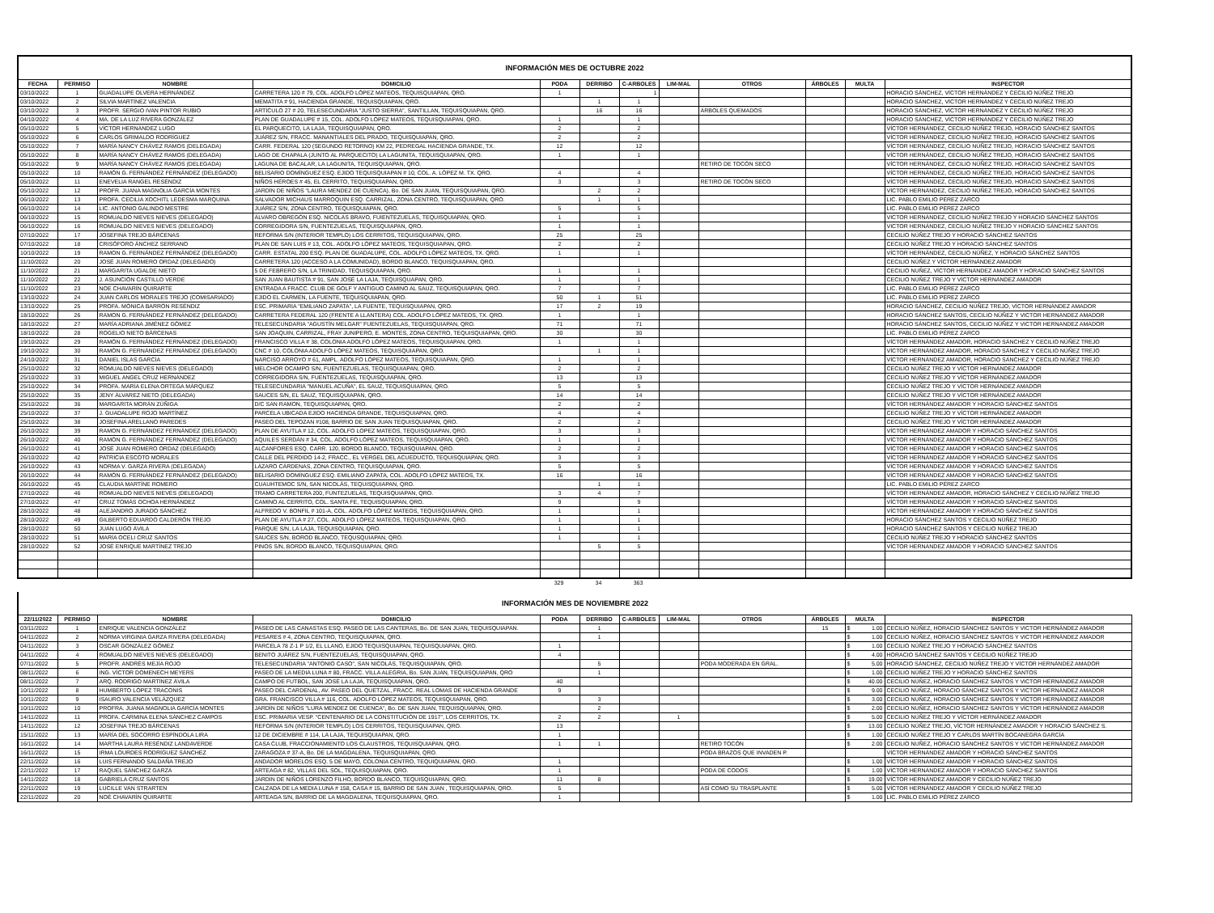| INFORMACIÓN MES DE OCTUBRE 2022 | | | | | | | | | | | |
| FECHA | PERMISO | NOMBRE | DOMICILIO | PODA | DERRIBO | C-ARBOLES | LIM-MAL | OTROS | ÁRBOLES | MULTA | INSPECTOR |
| 03/10/2022 | 1 | GUADALUPE OLVERA HERNÁNDEZ | CARRETERA 120 # 79, COL. ADOLFO LÓPEZ MATEOS, TEQUISQUIAPAN, QRO. | 1 | | 1 | | | | | HORACIO SÁNCHEZ, VÍCTOR HERNÁNDEZ Y CECILIO NÚÑEZ TREJO |
| 03/10/2022 | 2 | SILVIA MARTÍNEZ VALENCIA | MEMATITA # 91, HACIENDA GRANDE, TEQUISQUIAPAN, QRO. | | 1 | 1 | | | | | HORACIO SÁNCHEZ, VÍCTOR HERNÁNDEZ Y CECILIO NÚÑEZ TREJO |
| 03/10/2022 | 3 | PROFR. SERGIO IVAN PINTOR RUBIO | ARTÍCULO 27 # 20, TELESECUNDARIA "JUSTO SIERRA", SANTILLAN, TEQUISQUIAPAN, QRO. | | 16 | 16 | | ÁRBOLES QUEMADOS | | | HORACIO SÁNCHEZ, VÍCTOR HERNÁNDEZ Y CECILIO NÚÑEZ TREJO |
| 04/10/2022 | 4 | MA. DE LA LUZ RIVERA GONZÁLEZ | PLAN DE GUADALUPE # 15, COL. ADOLFO LÓPEZ MATEOS, TEQUISQUIAPAN, QRO. | 1 | | 1 | | | | | HORACIO SÁNCHEZ, VÍCTOR HERNÁNDEZ Y CECILIO NÚÑEZ TREJO |
| 05/10/2022 | 5 | VÍCTOR HERNÁNDEZ LUGO | EL PARQUECITO, LA LAJA, TEQUISQUIAPAN, QRO. | 2 | | 2 | | | | | VÍCTOR HERNÁNDEZ, CECILIO NÚÑEZ TREJO, HORACIO SÁNCHEZ SANTOS |
| 05/10/2022 | 6 | CARLOS GRIMALDO RODRÍGUEZ | JUÁREZ S/N, FRACC. MANANTIALES DEL PRADO, TEQUISQUIAPAN, QRO. | 2 | | 2 | | | | | VÍCTOR HERNÁNDEZ, CECILIO NÚÑEZ TREJO, HORACIO SÁNCHEZ SANTOS |
| 05/10/2022 | 7 | MARÍA NANCY CHÁVEZ RAMOS (DELEGADA) | CARR. FEDERAL 120 (SEGUNDO RETORNO) KM 22, PEDREGAL HACIENDA GRANDE, TX. | 12 | | 12 | | | | | VÍCTOR HERNÁNDEZ, CECILIO NÚÑEZ TREJO, HORACIO SÁNCHEZ SANTOS |
| 05/10/2022 | 8 | MARÍA NANCY CHÁVEZ RAMOS (DELEGADA) | LAGO DE CHAPALA (JUNTO AL PARQUECITO) LA LAGUNITA, TEQUISQUIAPAN, QRO. | 1 | | 1 | | | | | VÍCTOR HERNÁNDEZ, CECILIO NÚÑEZ TREJO, HORACIO SÁNCHEZ SANTOS |
| 05/10/2022 | 9 | MARÍA NANCY CHÁVEZ RAMOS (DELEGADA) | LAGUNA DE BACALAR, LA LAGUNITA, TEQUISQUIAPAN, QRO. | | | | | RETIRO DE TOCÓN SECO | | | VÍCTOR HERNÁNDEZ, CECILIO NÚÑEZ TREJO, HORACIO SÁNCHEZ SANTOS |
| 05/10/2022 | 10 | RAMÓN G. FERNÁNDEZ FERNÁNDEZ (DELEGADO) | BELISARIO DOMÍNGUEZ ESQ. EJIDO TEQUISQUIAPAN # 10, COL. A. LÓPEZ M. TX. QRO. | 4 | | 4 | | | | | VÍCTOR HERNÁNDEZ, CECILIO NÚÑEZ TREJO, HORACIO SÁNCHEZ SANTOS |
| 05/10/2022 | 11 | ENEVELIA RANGEL RESÉNDIZ | NIÑOS HÉROES # 45, EL CERRITO, TEQUISQUIAPAN, QRO. | 3 | | 3 | | RETIRO DE TOCÓN SECO | | | VÍCTOR HERNÁNDEZ, CECILIO NÚÑEZ TREJO, HORACIO SÁNCHEZ SANTOS |
| 05/10/2022 | 12 | PROFR. JUANA MAGNOLIA GARCÍA MONTES | JARDÍN DE NIÑOS "LAURA MENDEZ DE CUENCA), Bo. DE SAN JUAN, TEQUISQUIAPAN, QRO. | | 2 | 2 | | | | | VÍCTOR HERNÁNDEZ, CECILIO NÚÑEZ TREJO, HORACIO SÁNCHEZ SANTOS |
| 06/10/2022 | 13 | PROFA. CECILIA XOCHITL LEDESMA MARQUINA | SALVADOR MICHAUS MARROQUIN ESQ. CARRIZAL, ZONA CENTRO, TEQUISQUIAPAN, QRO. | | 1 | 1 | | | | | LIC. PABLO EMILIO PÉREZ ZARCO |
| 06/10/2022 | 14 | LIC. ANTONIO GALINDO MESTRE | JUÁREZ S/N, ZONA CENTRO, TEQUISQUIAPAN, QRO. | 5 | | 5 | | | | | LIC. PABLO EMILIO PÉREZ ZARCO |
| 06/10/2022 | 15 | ROMUALDO NIEVES NIEVES (DELEGADO) | ÁLVARO OBREGÓN ESQ. NICOLÁS BRAVO, FUIENTEZUELAS, TEQUISQUIAPAN, QRO. | 1 | | 1 | | | | | VICTOR HERNÁNDEZ, CECILIO NÚÑEZ TREJO Y HORACIO SÁNCHEZ SANTOS |
| 06/10/2022 | 16 | ROMUALDO NIEVES NIEVES (DELEGADO) | CORREGIDORA S/N, FUENTEZUELAS, TEQUISQUIAPAN, QRO. | 1 | | 1 | | | | | VICTOR HERNÁNDEZ, CECILIO NÚÑEZ TREJO Y HORACIO SÁNCHEZ SANTOS |
| 07/10/2022 | 17 | JOSEFINA TREJO BÁRCENAS | REFORMA S/N (INTERIOR TEMPLO) LOS CERRITOS, TEQUISQUIAPAN, QRO. | 25 | | 25 | | | | | CECILIO NÚÑEZ TREJO Y HORACIO SÁNCHEZ SANTOS |
| 07/10/2022 | 18 | CRISÓFORO ÁNCHEZ SERRANO | PLAN DE SAN LUIS # 13, COL. ADOLFO LÓPEZ MATEOS, TEQUISQUIAPAN, QRO. | 2 | | 2 | | | | | CECILIO NÚÑEZ TREJO Y HORACIO SÁNCHEZ SANTOS |
| 10/10/2022 | 19 | RAMON G. FERNÁNDEZ FERNÁNDEZ (DELEGADO) | CARR. ESTATAL 200 ESQ. PLAN DE GUADALUPE, COL. ADOLFO LÓPEZ MATEOS, TX. QRO. | 1 | | 1 | | | | | VÍCTOR HERNÁNDEZ, CECILIO NÚÑEZ, Y HORACIO SÁNCHEZ SANTOS |
| 11/10/2022 | 20 | JOSÉ JUAN ROMERO ORDAZ (DELEGADO) | CARRETERA 120 (ACCESO A LA COMUNIDAD), BORDO BLANCO, TEQUISQUIAPAN, QRO. | | | | | | | | CECILIO NÚÑEZ Y VÍCTOR HERNÁNDEZ AMADOR |
| 11/10/2022 | 21 | MARGARITA UGALDE NIETO | 5 DE FEBRERO S/N, LA TRINIDAD, TEQUISQUIAPAN, QRO. | 1 | | 1 | | | | | CECILIO NUÑEZ, VÍCTOR HERNÁNDEZ AMADOR Y HORACIO SÁNCHEZ SANTOS |
| 11/10/2022 | 22 | J. ASUNCIÓN CASTILLO VERDE | SAN JUAN BAUTISTA # 91, SAN JOSÉ LA LAJA, TEQUISQUAPAN, QRO. | 1 | | 1 | | | | | CECILIO NÚÑEZ TREJO Y VÍCTOR HERNÁNDEZ AMADOR |
| 11/10/2022 | 23 | NOE CHAVARÍN QUIRARTE | ENTRADA A FRACC. CLUB DE GOLF Y ANTIGUO CAMINO AL SAUZ, TEQUISQUIAPAN, QRO. | 7 | | 7 | | | | | LIC. PABLO EMILIO PÉREZ ZARCO |
| 13/10/2022 | 24 | JUAN CARLOS MORALES TREJO (COMISARIADO) | EJIDO EL CARMEN, LA FUENTE, TEQUISQUIAPAN, QRO. | 50 | 1 | 51 | | | | | LIC. PABLO EMILIO PÉREZ ZARCO |
| 13/10/2022 | 25 | PROFA. MÓNICA BARRÓN RESÉNDIZ | ESC. PRIMARIA "EMILIANO ZAPATA", LA FUENTE, TEQUISQUIAPAN, QRO. | 17 | 2 | 19 | | | | | HORACIO SÁNCHEZ, CECILIO NÚÑEZ TREJO, VÍCTOR HERNÁNDEZ AMADOR |
| 18/10/2022 | 26 | RAMON G. FERNÁNDEZ FERNÁNDEZ (DELEGADO) | CARRETERA FEDERAL 120 (FRENTE A LLANTERA) COL. ADOLFO LÓPEZ MATEOS, TX. QRO. | 1 | | 1 | | | | | HORACIO SÁNCHEZ SANTOS, CECILIO NÚÑEZ Y VICTOR HERNANDEZ AMADOR |
| 18/10/2022 | 27 | MARÍA ADRIANA JIMÉNEZ GÓMEZ | TELESECUNDARIA "AGUSTÍN MELGAR" FUENTEZUELAS, TEQUISQUIAPAN, QRO. | 71 | | 71 | | | | | HORACIO SÁNCHEZ SANTOS, CECILIO NÚÑEZ Y VICTOR HERNANDEZ AMADOR |
| 18/10/2022 | 28 | ROGELIO NIETO BÁRCENAS | SAN JOAQUIN, CARRIZAL, FRAY JUNIPERO, E. MONTES, ZONA CENTRO, TEQUISQUIAPAN, QRO. | 30 | | 30 | | | | | LIC. PABLO EMILIO PÉREZ ZARCO |
| 19/10/2022 | 29 | RAMÓN G. FERNÁNDEZ FERNÁNDEZ (DELEGADO) | FRANCISCO VILLA # 38, COLONIA ADOLFO LÓPEZ MATEOS, TEQUISQUIAPAN, QRO. | 1 | | 1 | | | | | VÍCTOR HERNÁNDEZ AMADOR, HORACIO SÁNCHEZ Y CECILIO NÚÑEZ TREJO |
| 19/10/2022 | 30 | RAMÓN G. FERNÁNDEZ FERNÁNDEZ (DELEGADO) | CNC # 10, COLONIA ADOLFO LÓPEZ MATEOS, TEQUISQUIAPAN, QRO. | | 1 | 1 | | | | | VÍCTOR HERNÁNDEZ AMADOR, HORACIO SÁNCHEZ Y CECILIO NÚÑEZ TREJO |
| 24/10/2022 | 31 | DANIEL ISLAS GARCÍA | NARCISO ARROYO # 61, AMPL. ADOLFO LÓPEZ MATEOS, TEQUISQUIAPAN, QRO. | 1 | | 1 | | | | | VÍCTOR HERNÁNDEZ AMADOR, HORACIO SÁNCHEZ Y CECILIO NÚÑEZ TREJO |
| 25/10/2022 | 32 | ROMUALDO NIEVES NIEVES (DELEGADO) | MELCHOR OCAMPO S/N, FUENTEZUELAS, TEQUISQUIAPAN, QRO. | 2 | | 2 | | | | | CECILIO NÚÑEZ TREJO Y VÍCTOR HERNÁNDEZ AMADOR |
| 25/10/2022 | 33 | MIGUEL ANGEL CRUZ HERNÁNDEZ | CORREGIDORA S/N, FUENTEZUELAS, TEQUISQUIAPAN, QRO. | 13 | | 13 | | | | | CECILIO NÚÑEZ TREJO Y VÍCTOR HERNÁNDEZ AMADOR |
| 25/10/2022 | 34 | PROFA. MARÍA ELENA ORTEGA MÁRQUEZ | TELESECUNDARIA "MANUEL ACUÑA", EL SAUZ, TEQUISQUIAPAN, QRO. | 5 | | 5 | | | | | CECILIO NÚÑEZ TREJO Y VÍCTOR HERNÁNDEZ AMADOR |
| 25/10/2022 | 35 | JENY ÁLVAREZ NIETO (DELEGADA) | SAUCES S/N, EL SAUZ, TEQUISQUIAPAN, QRO. | 14 | | 14 | | | | | CECILIO NÚÑEZ TREJO Y VÍCTOR HERNÁNDEZ AMADOR |
| 25/10/2022 | 36 | MARGARITA MORÁN ZÚÑIGA | D/C SAN RAMON, TEQUISQUIAPAN, QRO. | 2 | | 2 | | | | | VÍCTOR HERNÁNDEZ AMADOR Y HORACIO SÁNCHEZ SANTOS |
| 25/10/2022 | 37 | J. GUADALUPE ROJO MARTÍNEZ | PARCELA UBICADA EJIDO HACIENDA GRANDE, TEQUISQUIAPAN, QRO. | 4 | | 4 | | | | | CECILIO NÚÑEZ TREJO Y VÍCTOR HERNÁNDEZ AMADOR |
| 25/10/2022 | 38 | JOSEFINA ARELLANO PAREDES | PASEO DEL TEPOZAN #108, BARRIO DE SAN JUAN TEQUISQUIAPAN, QRO. | 2 | | 2 | | | | | CECILIO NÚÑEZ TREJO Y VÍCTOR HERNÁNDEZ AMADOR |
| 26/10/2022 | 39 | RAMON G. FERNÁNDEZ FERNÁNDEZ (DELEGADO) | PLAN DE AYUTLA # 12, COL. ADOLFO LOPEZ MATEOS, TEQUISQUIAPAN, QRO. | 3 | | 3 | | | | | VÍCTOR HERNÁNDEZ AMADOR Y HORACIO SÁNCHEZ SANTOS |
| 26/10/2022 | 40 | RAMÓN G. FERNÁNDEZ FERNÁNDEZ (DELEGADO) | AQUILES SERDÁN # 34, COL. ADOLFO LÓPEZ MATEOS, TEQUISQUIAPAN, QRO. | 1 | | 1 | | | | | VÍCTOR HERNÁNDEZ AMADOR Y HORACIO SÁNCHEZ SANTOS |
| 26/10/2022 | 41 | JOSÉ JUAN ROMERO ORDAZ (DELEGADO) | ALCANFORES ESQ. CARR. 120, BORDO BLANCO, TEQUISQUIAPAN, QRO. | 2 | | 2 | | | | | VÍCTOR HERNÁNDEZ AMADOR Y HORACIO SÁNCHEZ SANTOS |
| 26/10/2022 | 42 | PATRICIA ESCOTO MORALES | CALLE DEL PERDIDO 14-2, FRACC., EL VERGEL DEL ACUEDUCTO, TEQUISQUIAPAN, QRO. | 3 | | 3 | | | | | VÍCTOR HERNÁNDEZ AMADOR Y HORACIO SÁNCHEZ SANTOS |
| 26/10/2022 | 43 | NORMA V. GARZA RIVERA (DELEGADA) | LÁZARO CÁRDENAS, ZONA CENTRO, TEQUISQUIAPAN, QRO. | 5 | | 5 | | | | | VÍCTOR HERNÁNDEZ AMADOR Y HORACIO SÁNCHEZ SANTOS |
| 26/10/2022 | 44 | RAMÓN G. FERNÁNDEZ FERNÁNDEZ (DELEGADO) | BELISARIO DOMÍNGUEZ ESQ. EMILIANO ZAPATA, COL. ADOLFO LÓPEZ MATEOS, TX. | 16 | | 16 | | | | | VÍCTOR HERNÁNDEZ AMADOR Y HORACIO SÁNCHEZ SANTOS |
| 26/10/2022 | 45 | CLAUDIA MARTÍNE ROMERO | CUAUHTEMOC S/N, SAN NICOLÁS, TEQUISQUIAPAN, QRO. | | 1 | 1 | | | | | LIC. PABLO EMILIO PÉREZ ZARCO |
| 27/10/2022 | 46 | ROMUALDO NIEVES NIEVES (DELEGADO) | TRAMO CARRETERA 200, FUNTEZUELAS, TEQUISQUIAPAN, QRO. | 3 | 4 | 7 | | | | | VÍCTOR HERNÁNDEZ AMADOR, HORACIO SÁNCHEZ Y CECILIO NÚÑEZ TREJO |
| 27/10/2022 | 47 | CRUZ TOMÁS OCHOA HERNÁNDEZ | CAMINO AL CERRITO, COL. SANTA FE, TEQUISQUIAPAN, QRO. | 9 | | 9 | | | | | VÍCTOR HERNÁNDEZ AMADOR Y HORACIO SÁNCHEZ SANTOS |
| 28/10/2022 | 48 | ALEJANDRO JURADO SÁNCHEZ | ALFREDO V. BONFIL # 101-A, COL. ADOLFO LÓPEZ MATEOS, TEQUISQUIAPAN, QRO. | 1 | | 1 | | | | | VÍCTOR HERNÁNDEZ AMADOR Y HORACIO SÁNCHEZ SANTOS |
| 28/10/2022 | 49 | GILBERTO EDUARDO CALDERÓN TREJO | PLAN DE AYUTLA # 27, COL. ADOLFO LÓPEZ MATEOS, TEQUISQUIAPAN, QRO. | 1 | | 1 | | | | | HORACIO SÁNCHEZ SANTOS Y CECILIO NÚÑEZ TREJO |
| 28/10/2022 | 50 | JUAN LUGO ÁVILA | PARQUE S/N, LA LAJA, TEQUISQUIAPAN, QRO. | 1 | | 1 | | | | | HORACIO SÁNCHEZ SANTOS Y CECILIO NÚÑEZ TREJO |
| 28/10/2022 | 51 | MARÍA OCELI CRUZ SANTOS | SAUCES S/N, BOROD BLANCO, TEQUSQUIAPAN, QRO. | 1 | | 1 | | | | | CECILIO NÚÑEZ TREJO Y HORACIO SÁNCHEZ SANTOS |
| 28/10/2022 | 52 | JOSÉ ENRIQUE MARTÍNEZ TREJO | PINOS S/N, BORDO BLANCO, TEQUISQUIAPAN, QRO. | | 5 | 5 | | | | | VÍCTOR HERNÁNDEZ AMADOR Y HORACIO SÁNCHEZ SANTOS |
| | | | | 329 | 34 | 363 | |
| INFORMACIÓN MES DE NOVIEMBRE 2022 | | | | | | | | | | | |
| 22/11/2022 | PERMISO | NOMBRE | DOMICILIO | PODA | DERRIBO | C-ARBOLES | LIM-MAL | OTROS | ÁRBOLES | MULTA | INSPECTOR |
| 03/11/2022 | 1 | ENRIQUE VALENCIA GONZÁLEZ | PASEO DE LAS CANASTAS ESQ. PASEO DE LAS CANTERAS, Bo. DE SAN JUAN, TEQUISQUIAPAN. | | 1 | | | | 15 | $ 1.00 | CECILIO NÚÑEZ, HORACIO SÁNCHEZ SANTOS Y VICTOR HERNÁNDEZ AMADOR |
| 04/11/2022 | 2 | NORMA VIRGINIA GARZA RIVERA (DELEGADA) | PESARES # 4, ZONA CENTRO, TEQUISQUIAPAN, QRO. | | 1 | | | | | $ 1.00 | CECILIO NÚÑEZ, HORACIO SÁNCHEZ SANTOS Y VICTOR HERNÁNDEZ AMADOR |
| 04/11/2022 | 3 | OSCAR GONZÁLEZ GÓMEZ | PARCELA 78 Z-1 P 1/2, EL LLANO, EJIDO TEQUISQUIAPAN, TEQUISQUIAPAN, QRO. | 1 | | | | | | $ 1.00 | CECILIO NÚÑEZ TREJO Y HORACIO SÁNCHEZ SANTOS |
| 04/11/2022 | 4 | ROMUALDO NIEVES NIEVES (DELEGADO) | BENITO JUÁREZ S/N, FUENTEZUELAS, TEQUISQUIAPAN, QRO. | 4 | | | | | | $ 4.00 | HORACIO SÁNCHEZ SANTOS Y CECILIO NÚÑEZ TREJO |
| 07/11/2022 | 5 | PROFR. ANDRÉS MEJÍA ROJO | TELESECUNDARIA "ANTONIO CASO", SAN NICOLÁS, TEQUISQUIAPAN, QRO. | | 5 | | | PODA MODERADA EN GRAL. | | $ 5.00 | HORACIO SÁNCHEZ, CECILIO NÚÑEZ TREJO Y VÍCTOR HERNÁNDEZ AMADOR |
| 08/11/2022 | 6 | ING. VÍCTOR DOMENECH MEYERS | PASEO DE LA MEDIA LUNA # 80, FRACC. VILLA ALEGRIA, Bo. SAN JUAN, TEQUISQUIAPAN, QRO | | 1 | | | | | $ 1.00 | CECILIO NÚÑEZ TREJO Y HORACIO SÁNCHEZ SANTOS |
| 08/11/2022 | 7 | ARQ. RODRIGO MARTÍNEZ ÁVILA | CAMPO DE FUTBOL, SAN JOSÉ LA LAJA, TEQUISQUIAPAN, QRO. | 40 | | | | | | $ 40.00 | CECILIO NÚÑEZ, HORACIO SÁNCHEZ SANTOS Y VICTOR HERNÁNDEZ AMADOR |
| 10/11/2022 | 8 | HUMBERTO LÓPEZ TRACONIS | PASEO DEL CARDENAL, AV. PASEO DEL QUETZAL, FRACC. REAL LOMAS DE HACIENDA GRANDE | 9 | | | | | | $ 9.00 | CECILIO NÚÑEZ, HORACIO SÁNCHEZ SANTOS Y VICTOR HERNÁNDEZ AMADOR |
| 10/11/2022 | 9 | ISAURO VALENCIA VELÁZQUEZ | GRA. FRANCISCO VILLA # 116, COL. ADOLFO LÓPEZ MATEOS, TEQUISQUIAPAN, QRO. | | 3 | | | | | $ 3.00 | CECILIO NUÑEZ, HORACIO SÁNCHEZ SANTOS Y VÍCTOR HERNÁNDEZ AMADOR |
| 10/11/2022 | 10 | PROFRA. JUANA MAGNOLIA GARCÍA MONTES | JARDÍN DE NIÑOS "LURA MENDEZ DE CUENCA", Bo. DE SAN JUAN, TEQUISQUIAPAN, QRO. | | 2 | | | | | $ 2.00 | CECILIO NUÑEZ, HORACIO SÁNCHEZ SANTOS Y VÍCTOR HERNÁNDEZ AMADOR |
| 14/11/2022 | 11 | PROFA. CARMINA ELENA SÁNCHEZ CAMPOS | ESC. PRIMARIA VESP. "CENTENARIO DE LA CONSTITUCIÓN DE 1917", LOS CERRITOS, TX. | 2 | 2 | | 1 | | | $ 5.00 | CECILIO NÚÑEZ TREJO Y VÍCTOR HERNÁNDEZ AMADOR |
| 14/11/2022 | 12 | JOSEFINA TREJO BÁRCENAS | REFORMA S/N (INTERIOR TEMPLO) LOS CERRITOS, TEQUISQUIAPAN, QRO. | 13 | | | | | | $ 13.00 | CECILIO NÚÑEZ TREJO, VÍCTOR HERNÁNDEZ AMADOR Y HORACIO SÁNCHEZ S. |
| 15/11/2022 | 13 | MARÍA DEL SOCORRO ESPÍNDOLA LIRA | 12 DE DICIEMBRE # 114, LA LAJA, TEQUISQUIAPAN, QRO. | 1 | | | | | | $ 1.00 | CECILIO NÚÑEZ TREJO Y CARLOS MARTÍN BOCANEGRA GARCÍA |
| 16/11/2022 | 14 | MARTHA LAURA RESÉNDIZ LANDAVERDE | CASA CLUB, FRACCIONAMIENTO LOS CLAUSTROS, TEQUISQUIAPAN, QRO. | 1 | 1 | | | RETIRO TOCÓN | | $ 2.00 | CECILIO NUÑEZ, HORACIO SÁNCHEZ SANTOS Y VÍCTOR HERNÁNDEZ AMADOR |
| 16/11/2022 | 15 | IRMA LOURDES RODRÍGUEZ SÁNCHEZ | ZARAGOZA # 37-A, Bo. DE LA MAGDALENA, TEQUISQUIAPAN, QRO. | | | | | PODA BRAZOS QUE INVADEN P. | | | VÍCTOR HERNÁNDEZ AMADOR Y HORACIO SÁNCHEZ SANTOS |
| 22/11/2022 | 16 | LUIS FERNANDO SALDAÑA TREJO | ANDADOR MORELOS ESQ. 5 DE MAYO, COLONIA CENTRO, TEQUIQUIAPAN, QRO. | 1 | | | | | | $ 1.00 | VÍCTOR HERNÁNDEZ AMADOR Y HORACIO SÁNCHEZ SANTOS |
| 22/11/2022 | 17 | RAQUEL SÁNCHEZ GARZA | ARTEAGA # 82, VILLAS DEL SOL, TEQUISQUIAPAN, QRO. | 1 | | | | PODA DE CODOS | | $ 1.00 | VÍCTOR HERNÁNDEZ AMADOR Y HORACIO SÁNCHEZ SANTOS |
| 14/11/2022 | 18 | GABRIELA CRUZ SANTOS | JARDIN DE NIÑOS LORENZO FILHO, BORDO BLANCO, TEQUISQUIAPAN, QRO. | 11 | 8 | | | | | $ 19.00 | VÍCTOR HERNÁNDEZ AMADOR Y CECILIO NÚÑEZ TREJO |
| 22/11/2022 | 19 | LUCILLE VAN STRARTEN | CALZADA DE LA MEDIA LUNA # 158, CASA # 15, BARRIO DE SAN JUAN , TEQUISQUIAPAN, QRO. | 5 | | | | ASÍ COMO SU TRASPLANTE | | $ 5.00 | VÍCTOR HERNÁNDEZ AMADOR Y CECILIO NÚÑEZ TREJO |
| 22/11/2022 | 20 | NOÉ CHAVARÍN QUIRARTE | ARTEAGA S/N, BARRIO DE LA MAGDALENA, TEQUISQUIAPAN, QRO. | 1 | | | | | | $ 1.00 | LIC. PABLO EMILIO PÉREZ ZARCO |